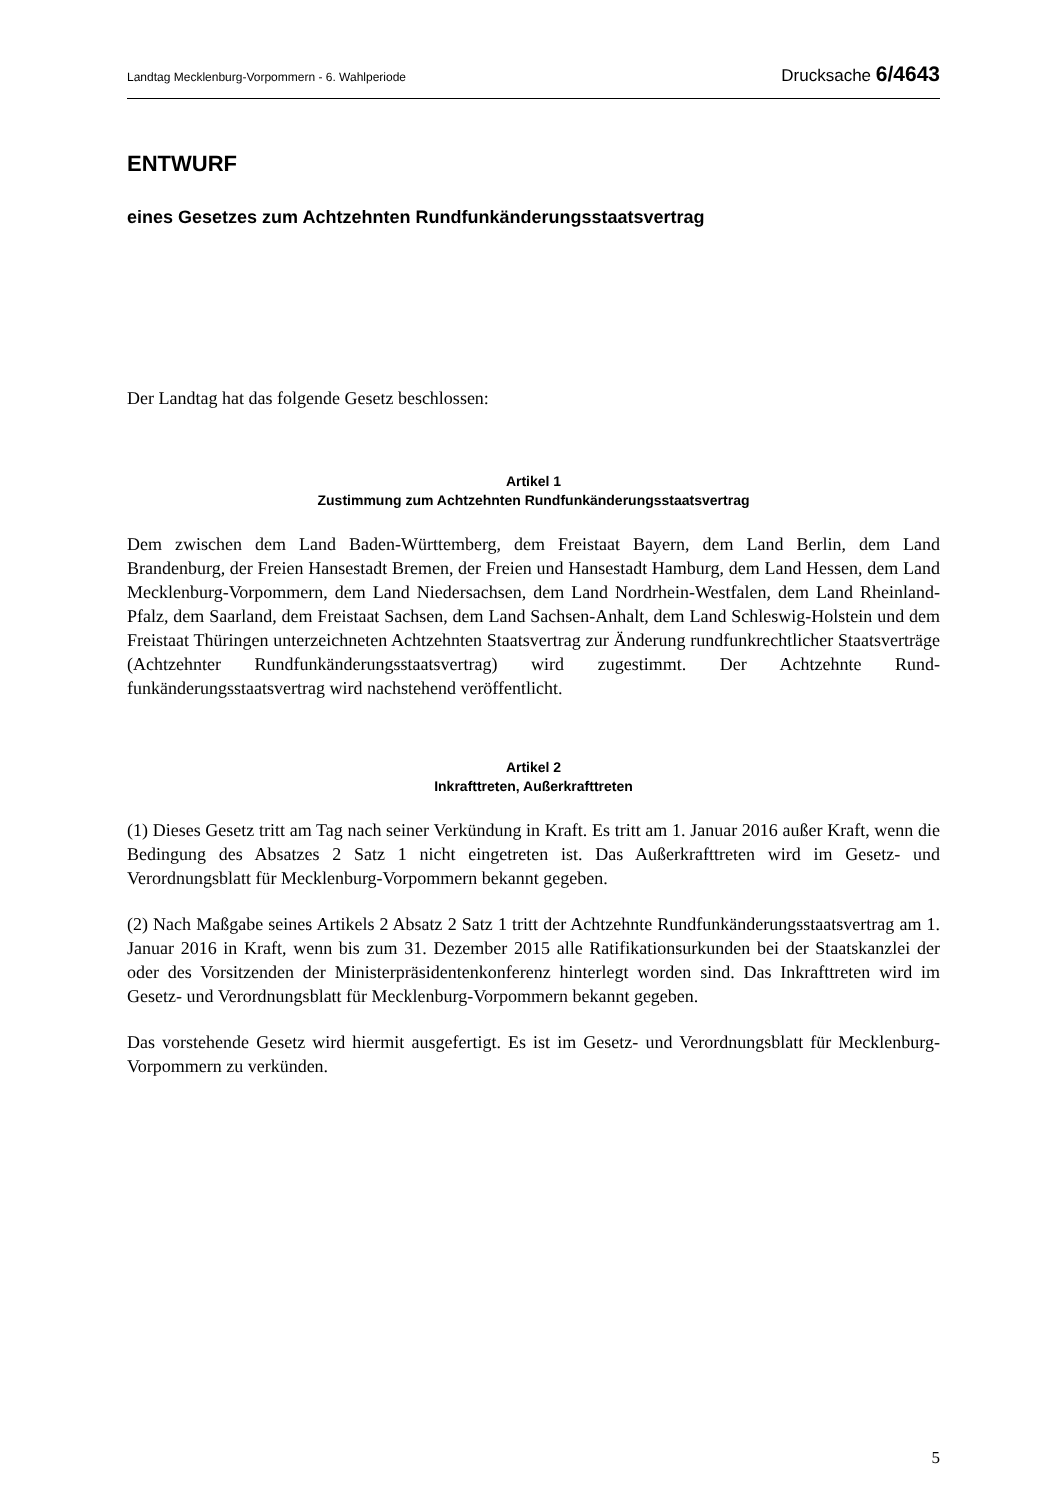Landtag Mecklenburg-Vorpommern - 6. Wahlperiode Drucksache 6/4643
ENTWURF
eines Gesetzes zum Achtzehnten Rundfunkänderungsstaatsvertrag
Der Landtag hat das folgende Gesetz beschlossen:
Artikel 1
Zustimmung zum Achtzehnten Rundfunkänderungsstaatsvertrag
Dem zwischen dem Land Baden-Württemberg, dem Freistaat Bayern, dem Land Berlin, dem Land Brandenburg, der Freien Hansestadt Bremen, der Freien und Hansestadt Hamburg, dem Land Hessen, dem Land Mecklenburg-Vorpommern, dem Land Niedersachsen, dem Land Nordrhein-Westfalen, dem Land Rheinland-Pfalz, dem Saarland, dem Freistaat Sachsen, dem Land Sachsen-Anhalt, dem Land Schleswig-Holstein und dem Freistaat Thüringen unter­zeichneten Achtzehnten Staatsvertrag zur Änderung rundfunkrechtlicher Staatsverträge (Achtzehnter Rundfunkänderungsstaatsvertrag) wird zugestimmt. Der Achtzehnte Rund­funkänderungsstaatsvertrag wird nachstehend veröffentlicht.
Artikel 2
Inkrafttreten, Außerkrafttreten
(1) Dieses Gesetz tritt am Tag nach seiner Verkündung in Kraft. Es tritt am 1. Januar 2016 außer Kraft, wenn die Bedingung des Absatzes 2 Satz 1 nicht eingetreten ist. Das Außerkraft­treten wird im Gesetz- und Verordnungsblatt für Mecklenburg-Vorpommern bekannt gegeben.
(2) Nach Maßgabe seines Artikels 2 Absatz 2 Satz 1 tritt der Achtzehnte Rundfunkänderungs­staatsvertrag am 1. Januar 2016 in Kraft, wenn bis zum 31. Dezember 2015 alle Ratifika­tionsurkunden bei der Staatskanzlei der oder des Vorsitzenden der Ministerpräsidentenkon­ferenz hinterlegt worden sind. Das Inkrafttreten wird im Gesetz- und Verordnungsblatt für Mecklenburg-Vorpommern bekannt gegeben.
Das vorstehende Gesetz wird hiermit ausgefertigt. Es ist im Gesetz- und Verordnungsblatt für Mecklenburg-Vorpommern zu verkünden.
5